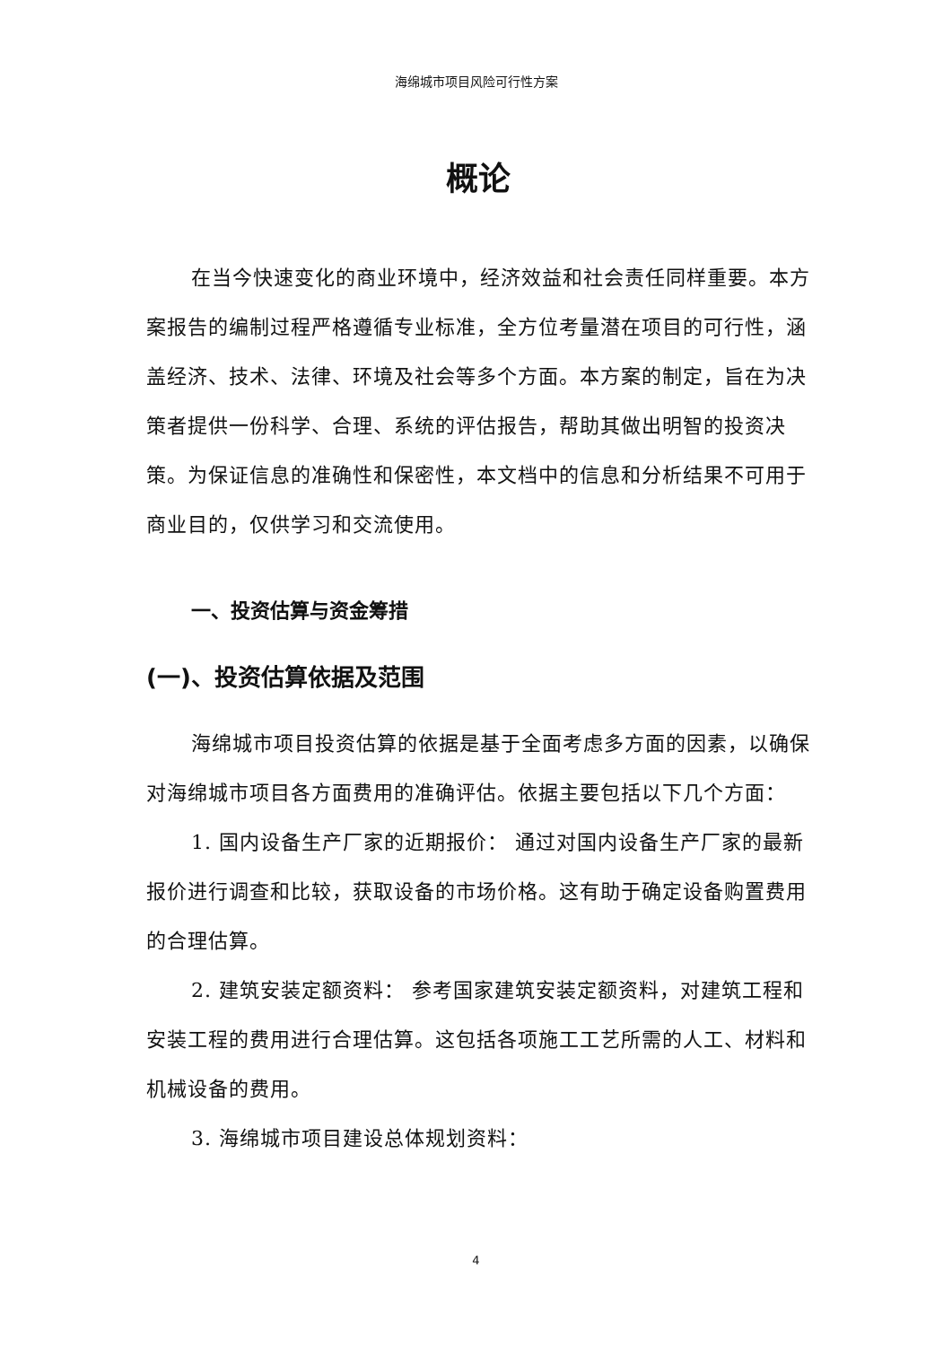海绵城市项目风险可行性方案
概论
在当今快速变化的商业环境中，经济效益和社会责任同样重要。本方案报告的编制过程严格遵循专业标准，全方位考量潜在项目的可行性，涵盖经济、技术、法律、环境及社会等多个方面。本方案的制定，旨在为决策者提供一份科学、合理、系统的评估报告，帮助其做出明智的投资决策。为保证信息的准确性和保密性，本文档中的信息和分析结果不可用于商业目的，仅供学习和交流使用。
一、投资估算与资金筹措
(一)、投资估算依据及范围
海绵城市项目投资估算的依据是基于全面考虑多方面的因素，以确保对海绵城市项目各方面费用的准确评估。依据主要包括以下几个方面：
1. 国内设备生产厂家的近期报价： 通过对国内设备生产厂家的最新报价进行调查和比较，获取设备的市场价格。这有助于确定设备购置费用的合理估算。
2. 建筑安装定额资料： 参考国家建筑安装定额资料，对建筑工程和安装工程的费用进行合理估算。这包括各项施工工艺所需的人工、材料和机械设备的费用。
3. 海绵城市项目建设总体规划资料：
4